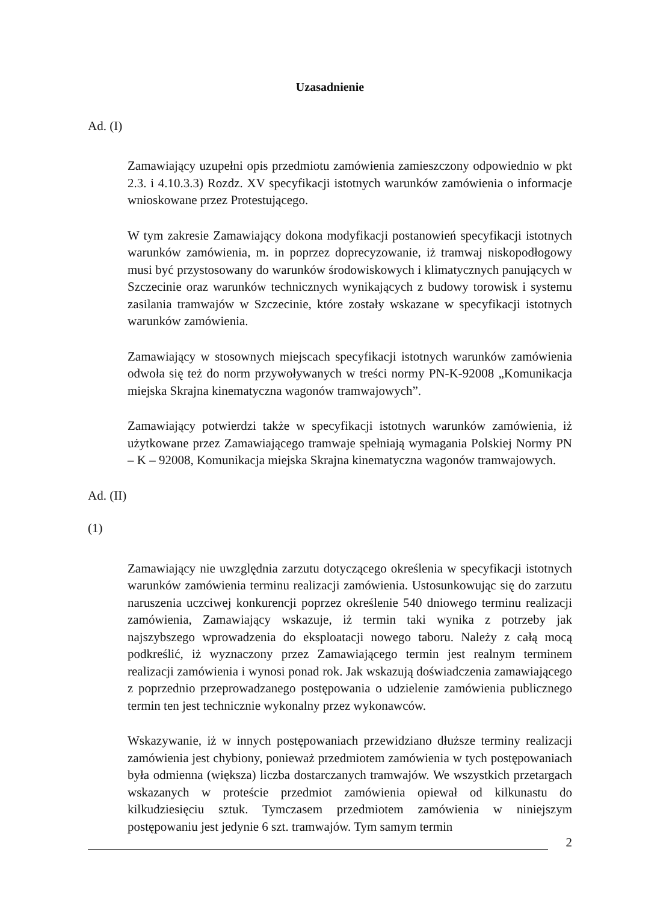Uzasadnienie
Ad. (I)
Zamawiający uzupełni opis przedmiotu zamówienia zamieszczony odpowiednio w pkt 2.3. i 4.10.3.3) Rozdz. XV specyfikacji istotnych warunków zamówienia o informacje wnioskowane przez Protestującego.
W tym zakresie Zamawiający dokona modyfikacji postanowień specyfikacji istotnych warunków zamówienia, m. in poprzez doprecyzowanie, iż tramwaj niskopodłogowy musi być przystosowany do warunków środowiskowych i klimatycznych panujących w Szczecinie oraz warunków technicznych wynikających z budowy torowisk i systemu zasilania tramwajów w Szczecinie, które zostały wskazane w specyfikacji istotnych warunków zamówienia.
Zamawiający w stosownych miejscach specyfikacji istotnych warunków zamówienia odwoła się też do norm przywoływanych w treści normy PN-K-92008 „Komunikacja miejska Skrajna kinematyczna wagonów tramwajowych”.
Zamawiający potwierdzi także w specyfikacji istotnych warunków zamówienia, iż użytkowane przez Zamawiającego tramwaje spełniają wymagania Polskiej Normy PN – K – 92008, Komunikacja miejska Skrajna kinematyczna wagonów tramwajowych.
Ad. (II)
(1)
Zamawiający nie uwzględnia zarzutu dotyczącego określenia w specyfikacji istotnych warunków zamówienia terminu realizacji zamówienia. Ustosunkowując się do zarzutu naruszenia uczciwej konkurencji poprzez określenie 540 dniowego terminu realizacji zamówienia, Zamawiający wskazuje, iż termin taki wynika z potrzeby jak najszybszego wprowadzenia do eksploatacji nowego taboru. Należy z całą mocą podkreślić, iż wyznaczony przez Zamawiającego termin jest realnym terminem realizacji zamówienia i wynosi ponad rok. Jak wskazują doświadczenia zamawiającego z poprzednio przeprowadzanego postępowania o udzielenie zamówienia publicznego termin ten jest technicznie wykonalny przez wykonawców.
Wskazywanie, iż w innych postępowaniach przewidziano dłuższe terminy realizacji zamówienia jest chybiony, ponieważ przedmiotem zamówienia w tych postępowaniach była odmienna (większa) liczba dostarczanych tramwajów. We wszystkich przetargach wskazanych w proteście przedmiot zamówienia opiewał od kilkunastu do kilkudziesięciu sztuk. Tymczasem przedmiotem zamówienia w niniejszym postępowaniu jest jedynie 6 szt. tramwajów. Tym samym termin
2